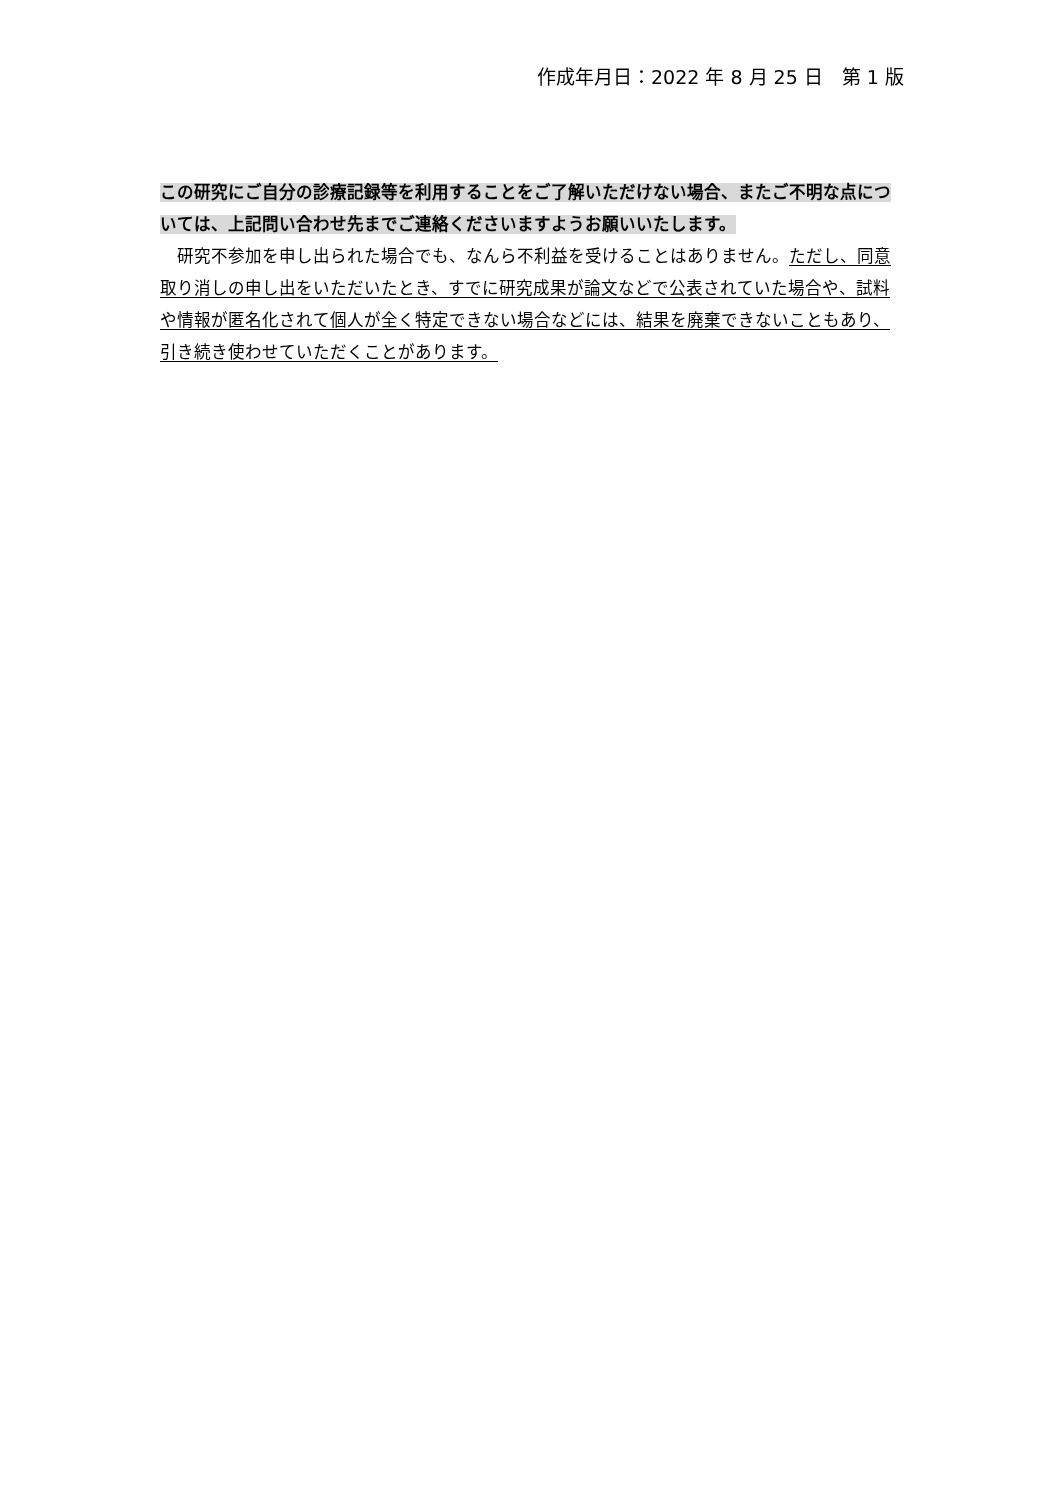作成年月日：2022 年 8 月 25 日　第 1 版
この研究にご自分の診療記録等を利用することをご了解いただけない場合、またご不明な点については、上記問い合わせ先までご連絡くださいますようお願いいたします。
　研究不参加を申し出られた場合でも、なんら不利益を受けることはありません。ただし、同意取り消しの申し出をいただいたとき、すでに研究成果が論文などで公表されていた場合や、試料や情報が匿名化されて個人が全く特定できない場合などには、結果を廃棄できないこともあり、引き続き使わせていただくことがあります。